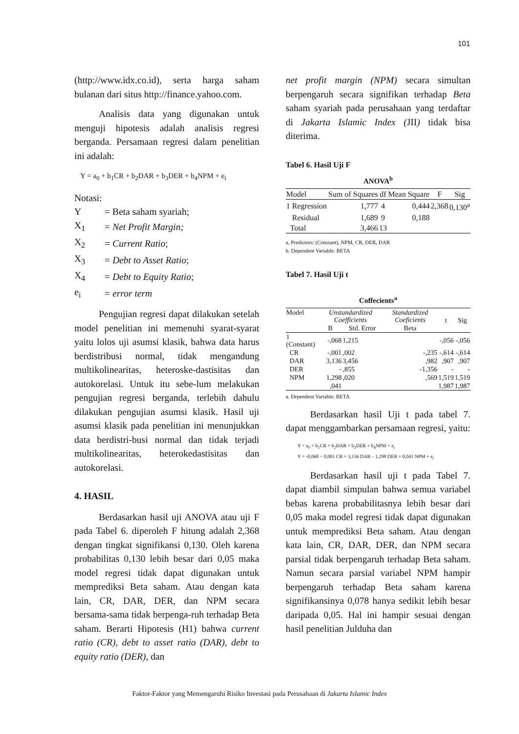101
(http://www.idx.co.id), serta harga saham bulanan dari situs http://finance.yahoo.com.
Analisis data yang digunakan untuk menguji hipotesis adalah analisis regresi berganda. Persamaan regresi dalam penelitian ini adalah:
Y = a<sub>0</sub> + b<sub>1</sub>CR + b<sub>2</sub>DAR + b<sub>3</sub>DER + b<sub>4</sub>NPM + e<sub>i</sub>
Notasi:
| Y | = Beta saham syariah; |
| X<sub>1</sub> | = Net Profit Margin; |
| X<sub>2</sub> | = Current Ratio ; |
| X<sub>3</sub> | = Debt to Asset Ratio ; |
| X<sub>4</sub> | = Debt to Equity Ratio ; |
| e<sub>i</sub> | = error term |
Pengujian regresi dapat dilakukan setelah model penelitian ini memenuhi syarat-syarat yaitu lolos uji asumsi klasik, bahwa data harus berdistribusi normal, tidak mengandung multikolinearitas, heteroske-dastisitas dan autokorelasi. Untuk itu sebe-lum melakukan pengujian regresi berganda, terlebih dahulu dilakukan pengujian asumsi klasik. Hasil uji asumsi klasik pada penelitian ini menunjukkan data berdistri-busi normal dan tidak terjadi multikolinearitas, heterokedastisitas dan autokorelasi.
4. HASIL
Berdasarkan hasil uji ANOVA atau uji F pada Tabel 6. diperoleh F hitung adalah 2,368 dengan tingkat signifikansi 0,130. Oleh karena probabilitas 0,130 lebih besar dari 0,05 maka model regresi tidak dapat digunakan untuk memprediksi Beta saham. Atau dengan kata lain, CR, DAR, DER, dan NPM secara bersama-sama tidak berpenga-ruh terhadap Beta saham. Berarti Hipotesis (H1) bahwa current ratio (CR), debt to asset ratio (DAR), debt to equity ratio (DER), dan
net profit margin (NPM) secara simultan berpengaruh secara signifikan terhadap Beta saham syariah pada perusahaan yang terdaftar di Jakarta Islamic Index (JII) tidak bisa diterima.
Tabel 6. Hasil Uji F
ANOVA<sup>b</sup>
| Model | Sum of Squares | df | Mean Square | F | Sig |
| --- | --- | --- | --- | --- | --- |
| 1 Regression | 1,777 | 4 | 0,444 | 2,368 | 0,130<sup>a</sup> |
| Residual | 1,689 | 9 | 0,188 | | |
| Total | 3,466 | 13 | | | |
a. Predictors: (Constant), NPM, CR, DER, DAR
b. Dependent Variable: BETA
Tabel 7. Hasil Uji t
Coffecients<sup>a</sup>
| Model | Unstandardized Coefficients | | Standardized Coeficients | t | Sig |
| --- | --- | --- | --- | --- | --- |
| | B | Std. Error | Beta | | |
| 1 (Constant) | -,068 | 1,215 | | -,056 | -,056 |
| CR | -,001 | ,002 | -,235 | -,614 | -,614 |
| DAR | 3,136 | 3,456 | ,982 | ,907 | ,907 |
| DER | - | ,855 | -1,356 | - | - |
| NPM | 1,298 | ,020 | ,569 | 1,519 | 1,519 |
| | ,041 | | | 1,987 | 1,987 |
a. Dependent Variable: BETA
Berdasarkan hasil Uji t pada tabel 7. dapat menggambarkan persamaan regresi, yaitu:
Y = a<sub>0</sub> + b<sub>1</sub>CR + b<sub>2</sub>DAR + b<sub>3</sub>DER + b<sub>4</sub>NPM + e<sub>i</sub>
Y = -0,068 − 0,001 CR + 3,136 DAR – 1,298 DER + 0,041 NPM + e<sub>i</sub>
Berdasarkan hasil uji t pada Tabel 7. dapat diambil simpulan bahwa semua variabel bebas karena probabilitasnya lebih besar dari 0,05 maka model regresi tidak dapat digunakan untuk memprediksi Beta saham. Atau dengan kata lain, CR, DAR, DER, dan NPM secara parsial tidak berpengaruh terhadap Beta saham. Namun secara parsial variabel NPM hampir berpengaruh terhadap Beta saham karena signifikansinya 0,078 hanya sedikit lebih besar daripada 0,05. Hal ini hampir sesuai dengan hasil penelitian Julduha dan
Faktor-Faktor yang Memengaruhi Risiko Investasi pada Perusahaan di Jakarta Islamic Index